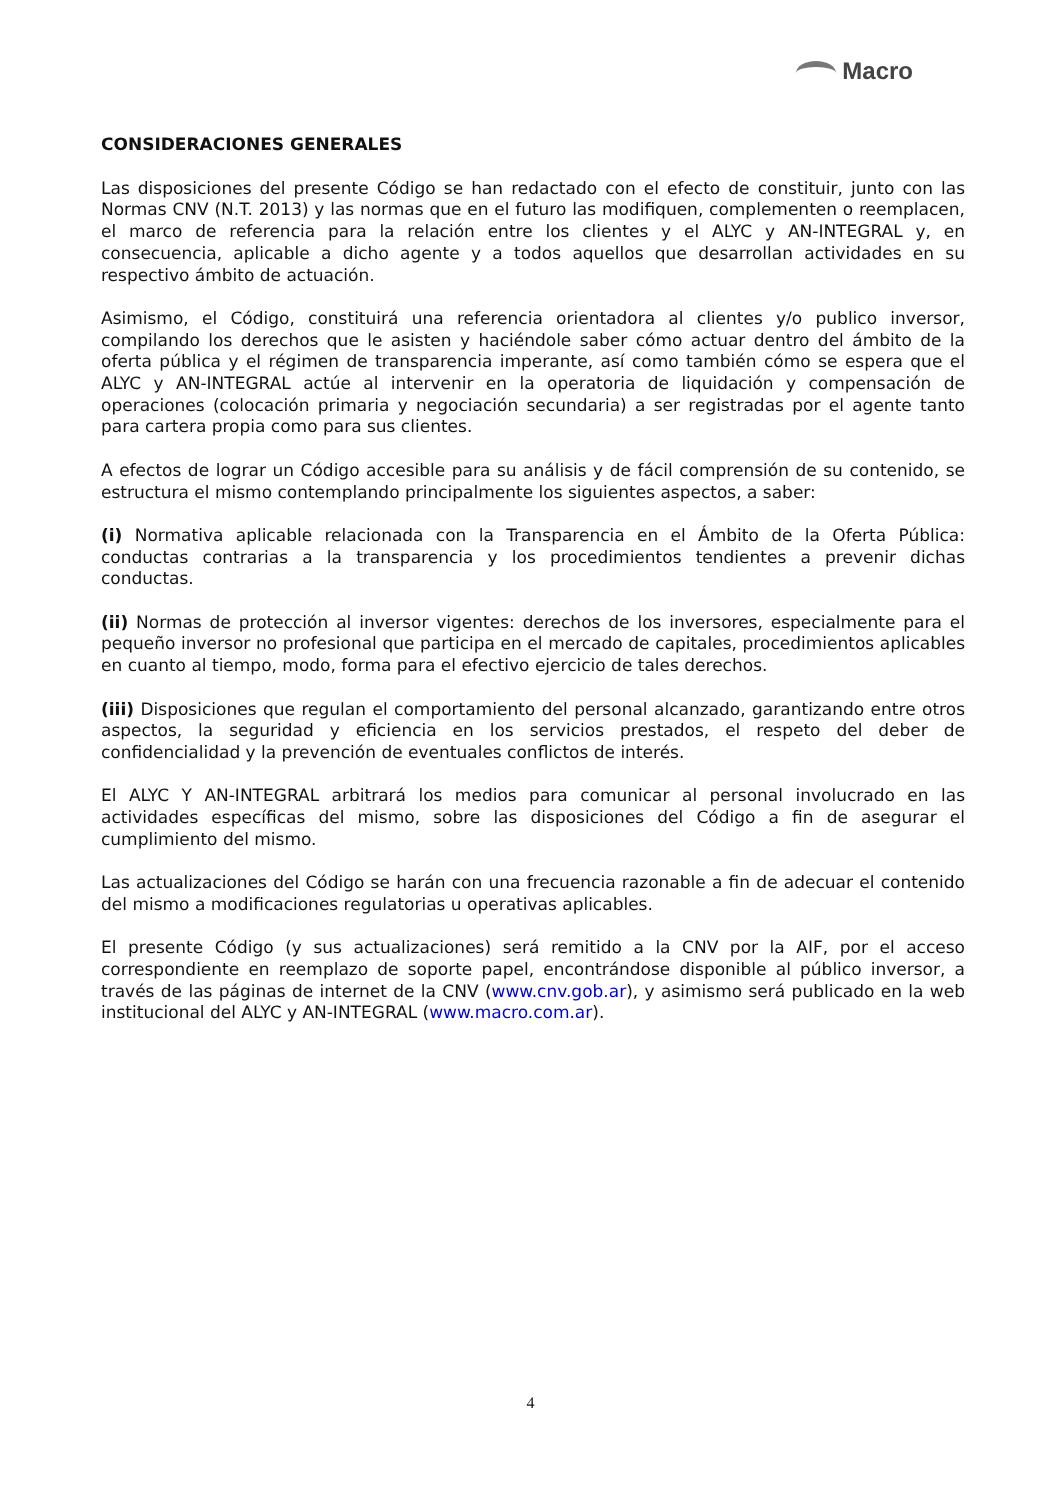Macro
CONSIDERACIONES GENERALES
Las disposiciones del presente Código se han redactado con el efecto de constituir, junto con las Normas CNV (N.T. 2013) y las normas que en el futuro las modifiquen, complementen o reemplacen, el marco de referencia para la relación entre los clientes y el ALYC y AN-INTEGRAL y, en consecuencia, aplicable a dicho agente y a todos aquellos que desarrollan actividades en su respectivo ámbito de actuación.
Asimismo, el Código, constituirá una referencia orientadora al clientes y/o publico inversor, compilando los derechos que le asisten y haciéndole saber cómo actuar dentro del ámbito de la oferta pública y el régimen de transparencia imperante, así como también cómo se espera que el ALYC y AN-INTEGRAL actúe al intervenir en la operatoria de liquidación y compensación de operaciones (colocación primaria y negociación secundaria) a ser registradas por el agente tanto para cartera propia como para sus clientes.
A efectos de lograr un Código accesible para su análisis y de fácil comprensión de su contenido, se estructura el mismo contemplando principalmente los siguientes aspectos, a saber:
(i) Normativa aplicable relacionada con la Transparencia en el Ámbito de la Oferta Pública: conductas contrarias a la transparencia y los procedimientos tendientes a prevenir dichas conductas.
(ii) Normas de protección al inversor vigentes: derechos de los inversores, especialmente para el pequeño inversor no profesional que participa en el mercado de capitales, procedimientos aplicables en cuanto al tiempo, modo, forma para el efectivo ejercicio de tales derechos.
(iii) Disposiciones que regulan el comportamiento del personal alcanzado, garantizando entre otros aspectos, la seguridad y eficiencia en los servicios prestados, el respeto del deber de confidencialidad y la prevención de eventuales conflictos de interés.
El ALYC Y AN-INTEGRAL arbitrará los medios para comunicar al personal involucrado en las actividades específicas del mismo, sobre las disposiciones del Código a fin de asegurar el cumplimiento del mismo.
Las actualizaciones del Código se harán con una frecuencia razonable a fin de adecuar el contenido del mismo a modificaciones regulatorias u operativas aplicables.
El presente Código (y sus actualizaciones) será remitido a la CNV por la AIF, por el acceso correspondiente en reemplazo de soporte papel, encontrándose disponible al público inversor, a través de las páginas de internet de la CNV (www.cnv.gob.ar), y asimismo será publicado en la web institucional del ALYC y AN-INTEGRAL (www.macro.com.ar).
4